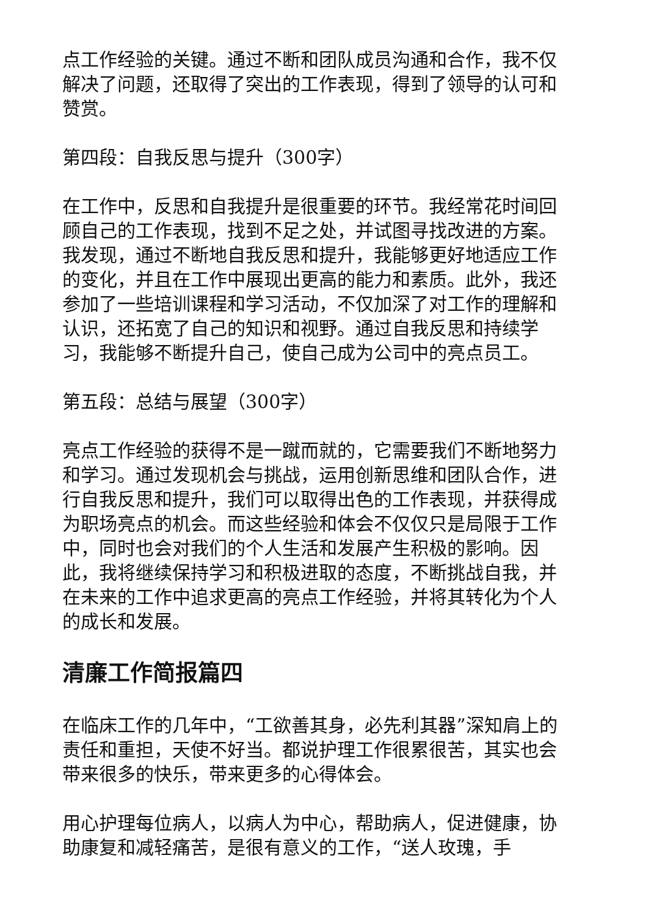点工作经验的关键。通过不断和团队成员沟通和合作，我不仅解决了问题，还取得了突出的工作表现，得到了领导的认可和赞赏。
第四段：自我反思与提升（300字）
在工作中，反思和自我提升是很重要的环节。我经常花时间回顾自己的工作表现，找到不足之处，并试图寻找改进的方案。我发现，通过不断地自我反思和提升，我能够更好地适应工作的变化，并且在工作中展现出更高的能力和素质。此外，我还参加了一些培训课程和学习活动，不仅加深了对工作的理解和认识，还拓宽了自己的知识和视野。通过自我反思和持续学习，我能够不断提升自己，使自己成为公司中的亮点员工。
第五段：总结与展望（300字）
亮点工作经验的获得不是一蹴而就的，它需要我们不断地努力和学习。通过发现机会与挑战，运用创新思维和团队合作，进行自我反思和提升，我们可以取得出色的工作表现，并获得成为职场亮点的机会。而这些经验和体会不仅仅只是局限于工作中，同时也会对我们的个人生活和发展产生积极的影响。因此，我将继续保持学习和积极进取的态度，不断挑战自我，并在未来的工作中追求更高的亮点工作经验，并将其转化为个人的成长和发展。
清廉工作简报篇四
在临床工作的几年中，“工欲善其身，必先利其器”深知肩上的责任和重担，天使不好当。都说护理工作很累很苦，其实也会带来很多的快乐，带来更多的心得体会。
用心护理每位病人，以病人为中心，帮助病人，促进健康，协助康复和减轻痛苦，是很有意义的工作，“送人玫瑰，手